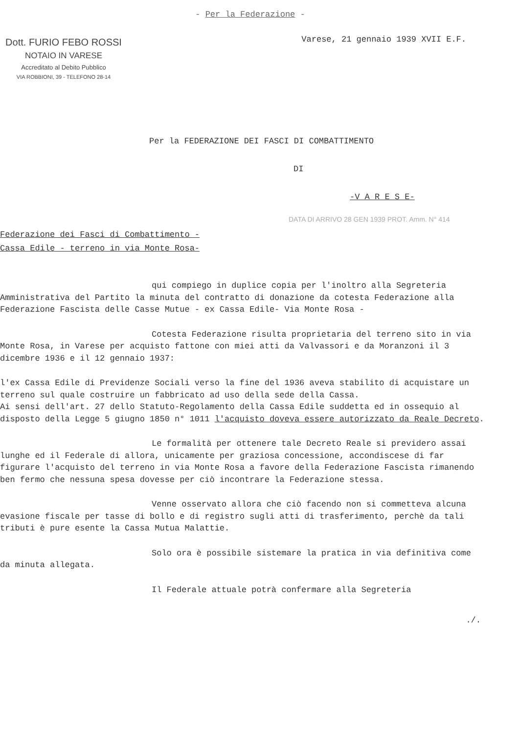- Per la Federazione -
Dott. FURIO FEBO ROSSI
NOTAIO IN VARESE
Accreditato al Debito Pubblico
VIA ROBBIONI, 39 - TELEFONO 28-14
Varese, 21 gennaio 1939 XVII E.F.
Per la FEDERAZIONE DEI FASCI DI COMBATTIMENTO
DI
-V A R E S E-
DATA DI ARRIVO 28 GEN 1939 PROT. Amm. N° 414
Federazione dei Fasci di Combattimento -
Cassa Edile - terreno in via Monte Rosa-
qui compiego in duplice copia per l'inoltro alla Segreteria Amministrativa del Partito la minuta del contratto di donazione da cotesta Federazione alla Federazione Fascista delle Casse Mutue - ex Cassa Edile- Via Monte Rosa -
Cotesta Federazione risulta proprietaria del terreno sito in via Monte Rosa, in Varese per acquisto fattone con miei atti da Valvassori e da Moranzoni il 3 dicembre 1936 e il 12 gennaio 1937:
l'ex Cassa Edile di Previdenze Sociali verso la fine del 1936 aveva stabilito di acquistare un terreno sul quale costruire un fabbricato ad uso della sede della Cassa.
Ai sensi dell'art. 27 dello Statuto-Regolamento della Cassa Edile suddetta ed in ossequio al disposto della Legge 5 giugno 1850 n° 1011 l'acquisto doveva essere autorizzato da Reale Decreto.
Le formalità per ottenere tale Decreto Reale si previdero assai lunghe ed il Federale di allora, unicamente per graziosa concessione, accondiscese di far figurare l'acquisto del terreno in via Monte Rosa a favore della Federazione Fascista rimanendo ben fermo che nessuna spesa dovesse per ciò incontrare la Federazione stessa.
Venne osservato allora che ciò facendo non si commetteva alcuna evasione fiscale per tasse di bollo e di registro sugli atti di trasferimento, perchè da tali tributi è pure esente la Cassa Mutua Malattie.
Solo ora è possibile sistemare la pratica in via definitiva come da minuta allegata.
Il Federale attuale potrà confermare alla Segreteria
./.